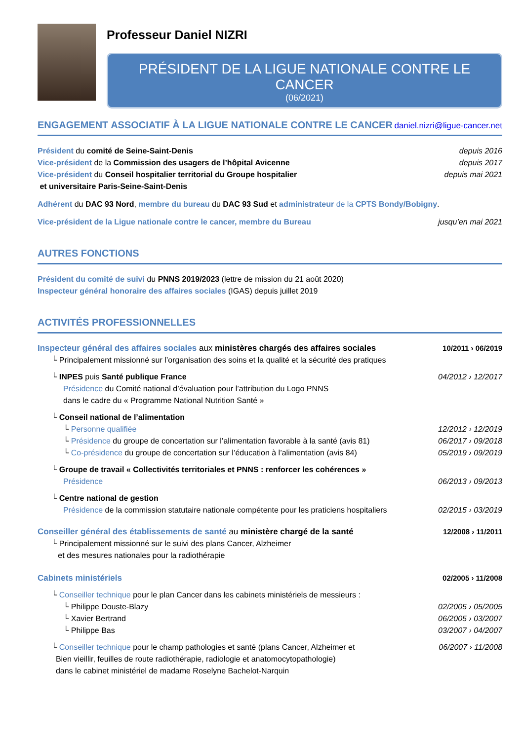Professeur Daniel NIZRI
PRÉSIDENT DE LA LIGUE NATIONALE CONTRE LE CANCER
(06/2021)
ENGAGEMENT ASSOCIATIF À LA LIGUE NATIONALE CONTRE LE CANCER daniel.nizri@ligue-cancer.net
Président du comité de Seine-Saint-Denis depuis 2016
Vice-président de la Commission des usagers de l’hôpital Avicenne depuis 2017
Vice-président du Conseil hospitalier territorial du Groupe hospitalier
et universitaire Paris-Seine-Saint-Denis depuis mai 2021
Adhérent du DAC 93 Nord, membre du bureau du DAC 93 Sud et administrateur de la CPTS Bondy/Bobigny.
Vice-président de la Ligue nationale contre le cancer, membre du Bureau jusqu’en mai 2021
AUTRES FONCTIONS
Président du comité de suivi du PNNS 2019/2023 (lettre de mission du 21 août 2020)
Inspecteur général honoraire des affaires sociales (IGAS) depuis juillet 2019
ACTIVITÉS PROFESSIONNELLES
Inspecteur général des affaires sociales aux ministères chargés des affaires sociales 10/2011 › 06/2019
└ Principalement missionné sur l’organisation des soins et la qualité et la sécurité des pratiques
└ INPES puis Santé publique France 04/2012 › 12/2017
Présidence du Comité national d’évaluation pour l’attribution du Logo PNNS
dans le cadre du « Programme National Nutrition Santé »
└ Conseil national de l’alimentation
└ Personne qualifiée 12/2012 › 12/2019
└ Présidence du groupe de concertation sur l’alimentation favorable à la santé (avis 81) 06/2017 › 09/2018
└ Co-présidence du groupe de concertation sur l’éducation à l’alimentation (avis 84) 05/2019 › 09/2019
└ Groupe de travail « Collectivités territoriales et PNNS : renforcer les cohérences »
Présidence 06/2013 › 09/2013
└ Centre national de gestion
Présidence de la commission statutaire nationale compétente pour les praticiens hospitaliers 02/2015 › 03/2019
Conseiller général des établissements de santé au ministère chargé de la santé 12/2008 › 11/2011
└ Principalement missionné sur le suivi des plans Cancer, Alzheimer
et des mesures nationales pour la radiothérapie
Cabinets ministériels 02/2005 › 11/2008
└ Conseiller technique pour le plan Cancer dans les cabinets ministériels de messieurs :
└ Philippe Douste-Blazy 02/2005 › 05/2005
└ Xavier Bertrand 06/2005 › 03/2007
└ Philippe Bas 03/2007 › 04/2007
└ Conseiller technique pour le champ pathologies et santé (plans Cancer, Alzheimer et
Bien vieillir, feuilles de route radiothérapie, radiologie et anatomocytopathologie)
dans le cabinet ministériel de madame Roselyne Bachelot-Narquin 06/2007 › 11/2008